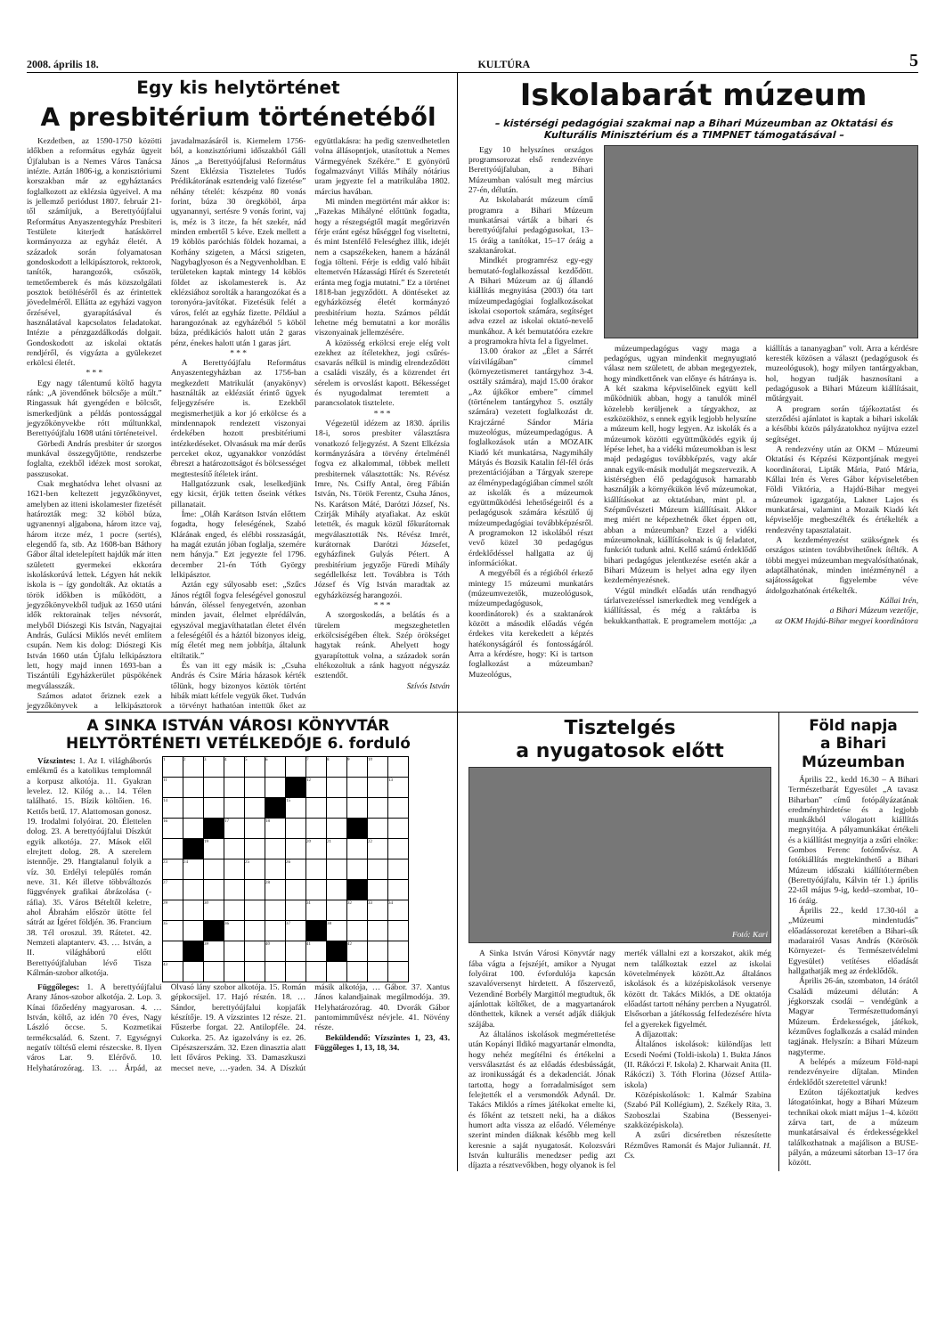2008. április 18. KULTÚRA 5
Egy kis helytörténet
A presbitérium történetéből
Kezdetben, az 1590-1750 közötti időkben a református egyház ügyeit Újfaluban is a Nemes Város Tanácsa intézte. Aztán 1806-ig, a konzisztóriumi korszakban már az egyháztanács foglalkozott az eklézsia ügyeivel. A ma is jellemző periódust 1807. február 21-től számítjuk, a Berettyóújfalui Református Anyaszentegyház Presbiteri Testülete kiterjedt hatáskörrel kormányozza az egyház életét. A századok során folyamatosan gondoskodott a lelkipásztorok, rektorok, tanítók, harangozók, csőszök, temetőemberek és más közszolgálati posztok betöltéséről és az érintettek jövedelméről. Ellátta az egyházi vagyon őrzésével, gyarapításával és használatával kapcsolatos feladatokat. Intézte a pénzgazdálkodás dolgait. Gondoskodott az iskolai oktatás rendjéről, és vigyázta a gyülekezet erkölcsi életét.
* * *
Egy nagy tálentumú költő hagyta ránk: „A jövendőnek bölcsője a múlt.” Ringassuk hát gyengéden e bölcsőt, ismerkedjünk a példás pontossággal jegyzőkönyvekbe rótt múltunkkal, Berettyóújfalu 1608 utáni történeteivel.
Görbedi András presbiter úr szorgos munkával összegyűjtötte, rendszerbe foglalta, ezekből idézek most sorokat, passzusokat.
Csak meghatódva lehet olvasni az 1621-ben keltezett jegyzőkönyvet, amelyben az itteni iskolamester fizetését határozták meg: 32 köböl búza, ugyanennyi aljgabona, három itzce vaj, három itcze méz, 1 pocre (sertés), elegendő fa, stb. Az 1608-ban Báthory Gábor által idetelepített hajdúk már itten született gyermekei ekkorára iskoláskorúvá lettek. Légyen hát nekik iskola is – így gondolták. Az oktatás a török időkben is működött, a jegyzőkönyvekből tudjuk az 1650 utáni idők rektorainak teljes névsorát, melyből Diószegi Kis István, Nagyajtai András, Gulácsi Miklós nevét említem csupán. Nem kis dolog: Diószegi Kis István 1660 után Újfalu lelkipásztora lett, hogy majd innen 1693-ban a Tiszántúli Egyházkerület püspökének megválasszák.
Számos adatot őriznek ezek a jegyzőkönyvek a lelkipásztorok javadalmazásáról is. Kiemelem 1756-ból, a konzisztóriumi időszakból Gáll János „a Berettyóújfalusi Református Szent Eklézsia Tiszteletes Tudós Prédikátorának esztendeig való fizetése” néhány tételét: készpénz 80 vonás forint, búza 30 öregköböl, árpa ugyanannyi, sertésre 9 vonás forint, vaj is, méz is 3 itcze, fa hét szekér, nád minden embertől 5 kéve. Ezek mellett a 19 köblös paróchiás földek hozamai, a Korhány szigeten, a Mácsi szigeten, Nagybaglyoson és a Negyvenholdban. E területeken kaptak mintegy 14 köblös földet az iskolamesterek is. Az eklézsiához sorolták a harangozókat és a toronyóra-javítókat. Fizetésük felét a város, felét az egyház fizette. Például a harangozónak az egyházéból 5 köböl búza, prédikációs halott után 2 garas pénz, énekes halott után 1 garas járt.
* * *
A Berettyóújfalu Református Anyaszentegyházban az 1756-ban megkezdett Matrikulát (anyakönyv) használták az eklézsiát érintő ügyek feljegyzésére is. Ezekből megismerhetjük a kor jó erkölcse és a mindennapok rendezett viszonyai érdekében hozott presbitériumi intézkedéseket. Olvasásuk ma már derűs perceket okoz, ugyanakkor vonzódást ébreszt a határozottságot és bölcsességet megtestesítő ítéletek iránt.
Hallgatózzunk csak, leselkedjünk egy kicsit, érjük tetten őseink vétkes pillanatait.
Íme: „Oláh Karátson István előttem fogadta, hogy feleségének, Szabó Klárának enged, és elébbi rosszaságát, ha magát ezután jóban foglalja, szemére nem hányja.” Ezt jegyezte fel 1796. december 21-én Tóth György lelkipásztor.
Aztán egy súlyosabb eset: „Szűcs János régtől fogva feleségével gonoszul bánván, öléssel fenyegetvén, azonban minden javait, élelmet elprédálván, egyszóval megjavíthatatlan életet élvén a feleségétől és a háztól bizonyos ideig, míg életét meg nem jobbítja, általunk eltiltatik.”
És van itt egy másik is: „Csuha András és Csire Mária házasok kérték tőlünk, hogy bizonyos köztök történt hibák miatt kétfele vegyük őket. Tudván a törvényt hathatóan intettük őket az együttlakásra: ha pedig szenvedhetetlen volna állásopntjok, utasítottuk a Nemes Vármegyének Székére.” E gyönyörű fogalmazványt Villás Mihály nótárius uram jegyezte fel a matrikulába 1802. március havában.
Mi minden megtörtént már akkor is: „Fazekas Mihályné előttünk fogadta, hogy a részegségtől magát megőrizvén férje eránt egész hűséggel fog viseltetni, és mint Istenfélő Feleséghez illik, idejét nem a csapszékeken, hanem a házánál fogja tölteni. Férje is eddig való hibáit eltemetvén Házassági Hírét és Szeretetét eránta meg fogja mutatni.” Ez a történet 1818-ban jegyződött. A döntéseket az egyházközség életét kormányzó presbitérium hozta. Számos példát lehetne még bemutatni a kor morális viszonyainak jellemzésére.
A közösség erkölcsi ereje elég volt ezekhez az ítéletekhez, jogi csűrés-csavarás nélkül is mindig elrendeződött a családi viszály, és a közrendet ért sérelem is orvoslást kapott. Békességet és nyugodalmat teremtett a parancsolatok tisztelete.
* * *
Végezetül idézem az 1830. április 18-i, soros presbiter választásra vonatkozó feljegyzést. A Szent Elkézsia kormányzására a törvény értelménél fogva ez alkalommal, többek mellett presbiternek választották: Ns. Révész Imre, Ns. Csiffy Antal, öreg Fábián István, Ns. Török Ferentz, Csuha János, Ns. Karátson Máté, Darótzi József, Ns. Czirják Mihály atyafiakat. Az esküt letették, és maguk közül főkurátornak megválasztották Ns. Révész Imrét, kurátornak Darótzi Józsefet, egyházfinek Gulyás Pétert. A presbitérium jegyzője Füredi Mihály segédlelkész lett. Továbbra is Tóth József és Víg István maradtak az egyházközség harangozói.
* * *
A szorgoskodás, a belátás és a türelem megszeghetetlen erkölcsiségében éltek. Szép örökséget hagytak reánk. Ahelyett hogy gyarapítottuk volna, a századok során eltékozoltuk a ránk hagyott négyszáz esztendőt.
Szívós István
Iskolabarát múzeum
– kistérségi pedagógiai szakmai nap a Bihari Múzeumban az Oktatási és Kulturális Minisztérium és a TIMPNET támogatásával –
Egy 10 helyszínes országos programsorozat első rendezvénye Berettyóújfaluban, a Bihari Múzeumban valósult meg március 27-én, délután.
Az Iskolabarát múzeum című programra a Bihari Múzeum munkatársai várták a bihari és berettyóújfalui pedagógusokat, 13–15 óráig a tanítókat, 15–17 óráig a szaktanárokat.
Mindkét programrész egy-egy bemutató-foglalkozással kezdődött. A Bihari Múzeum az új állandó kiállítás megnyitása (2003) óta tart múzeumpedagógiai foglalkozásokat iskolai csoportok számára, segítséget adva ezzel az iskolai oktató-nevelő munkához. A két bemutatóóra ezekre a programokra hívta fel a figyelmet.
13.00 órakor az „Élet a Sárrét vízivilágában” címmel (környezetismeret tantárgyhoz 3-4. osztály számára), majd 15.00 órakor „Az újkőkor embere” címmel (történelem tantárgyhoz 5. osztály számára) vezetett foglalkozást dr. Krajczárné Sándor Mária muzeológus, múzeumpedagógus. A foglalkozások után a MOZAIK Kiadó két munkatársa, Nagymihály Mátyás és Bozsik Katalin fél-fél órás prezentációjában a Tárgyak szerepe az élménypedagógiában címmel szólt az iskolák és a múzeumok együttműködési lehetőségeiről és a pedagógusok számára készülő új múzeumpedagógiai továbbképzésről. A programokon 12 iskolából részt vevő közel 30 pedagógus érdeklődéssel hallgatta az új információkat.
A megyéből és a régióból érkező mintegy 15 múzeumi munkatárs (múzeumvezetők, muzeológusok, múzeumpedagógusok, koordinátorok) és a szaktanárok között a második előadás végén érdekes vita kerekedett a képzés hatékonyságáról és fontosságáról. Arra a kérdésre, hogy: Ki is tartson foglalkozást a múzeumban? Muzeológus,
múzeumpedagógus vagy maga a pedagógus, ugyan mindenkit megnyugtató válasz nem született, de abban megegyeztek, hogy mindkettőnek van előnye és hátránya is. A két szakma képviselőinek együtt kell működniük abban, hogy a tanulók minél közelebb kerüljenek a tárgyakhoz, az eszközökhöz, s ennek egyik legjobb helyszíne a múzeum kell, hogy legyen. Az iskolák és a múzeumok közötti együttműködés egyik új lépése lehet, ha a vidéki múzeumokban is lesz majd pedagógus továbbképzés, vagy akár annak egyik-másik modulját megszervezik. A kistérségben élő pedagógusok hamarabb használják a környékükön lévő múzeumokat, kiállításokat az oktatásban, mint pl. a Szépművészeti Múzeum kiállításait. Akkor meg miért ne képezhetnék őket éppen ott, abban a múzeumban? Ezzel a vidéki múzeumoknak, kiállításoknak is új feladatot, funkciót tudunk adni. Kellő számú érdeklődő bihari pedagógus jelentkezése esetén akár a Bihari Múzeum is helyet adna egy ilyen kezdeményezésnek.
Végül mindkét előadás után rendhagyó tárlatvezetéssel ismerkedtek meg vendégek a kiállítással, és még a raktárba is bekukkanthattak. E programelem mottója: „a kiállítás a tananyagban” volt. Arra a kérdésre keresték közösen a választ (pedagógusok és muzeológusok), hogy milyen tantárgyakban, hol, hogyan tudják hasznosítani a pedagógusok a Bihari Múzeum kiállításait, műtárgyait.
A program során tájékoztatást és szerződési ajánlatot is kaptak a bihari iskolák a későbbi közös pályázatokhoz nyújtva ezzel segítséget.
A rendezvény után az OKM – Múzeumi Oktatási és Képzési Központjának megyei koordinátorai, Lipták Mária, Pató Mária, Kállai Irén és Veres Gábor képviseletében Földi Viktória, a Hajdú-Bihar megyei múzeumok igazgatója, Lakner Lajos és munkatársai, valamint a Mozaik Kiadó két képviselője megbeszélték és értékelték a rendezvény tapasztalatait.
A kezdeményezést szükségnek és országos szinten továbbvihetőnek ítélték. A többi megyei múzeumban megvalósíthatónak, adaptálhatónak, minden intézménynél a sajátosságokat figyelembe véve átdolgozhatónak értékelték.
Kállai Irén,
a Bihari Múzeum vezetője,
az OKM Hajdú-Bihar megyei koordinátora
A SINKA ISTVÁN VÁROSI KÖNYVTÁR
HELYTÖRTÉNETI VETÉLKEDŐJE 6. forduló
Vízszintes: 1. Az I. világháborús emlékmű és a katolikus templomnál a korpusz alkotója. 11. Gyakran levelez. 12. Kilóg a… 14. Télen található. 15. Bízik költőien. 16. Kettős betű. 17. Alattomosan gonosz. 19. Irodalmi folyóirat. 20. Élettelen dolog. 23. A berettyóújfalui Díszkút egyik alkotója. 27. Mások elől elrejtett dolog. 28. A szerelem istennője. 29. Hangtalanul folyik a víz. 30. Erdélyi település román neve. 31. Két illetve többváltozós függvények grafikai ábrázolása (-ráfia). 35. Város Bételtől keletre, ahol Ábrahám először ütötte fel sátrát az Ígéret földjén. 36. Francium 38. Tél oroszul. 39. Rátetet. 42. Nemzeti alaptanterv. 43. … István, a II. világháború előtt Berettyóújfaluban lévő Tisza Kálmán-szobor alkotója.
| 1 | 2 | 3 | 4 | 5 | 6 | | 7 | 8 | 9 | 10 | |
| 11 | | | | | | | 12 | | | | 13 |
| 14 | | | | | | 15 | | | | | |
| 16 | | | 17 | | 18 | | | | | | |
| | | 19 | | | | | 20 | 21 | | 22 | |
| 23 | 24 | | | 25 | | 26 | | | | | |
| 27 | | | | | 28 | | | | | | |
| 29 | | 30 | | | | | 31 | | 32 | 33 | 34 |
| 35 | | | 36 | | | 37 | | 38 | | | |
| | | 39 | | | 40 | | 41 | | 42 | | |
| 43 | | | | | | | | | | | |
Függőleges: 1. A berettyóújfalui Arany János-szobor alkotója. 2. Lop. 3. Kínai főzőedény magyarosan. 4. … István, költő, az idén 70 éves, Nagy László öccse. 5. Kozmetikai termékcsalád. 6. Szent. 7. Egységnyi negatív töltésű elemi részecske. 8. Ilyen város Lar. 9. Elérővő. 10. Helyhatározórag. 13. … Árpád, az Olvasó lány szobor alkotója. 15. Román gépkocsijel. 17. Hajó részén. 18. … Sándor, berettyóújfalui kopjafák készítője. 19. A vízszintes 12 része. 21. Fűszerbe forgat. 22. Antilopféle. 24. Cukorka. 25. Az igazolvány is ez. 26. Cipészszerszám. 32. Ezen dinasztia alatt lett főváros Peking. 33. Damaszkuszi mecset neve, …-yaden. 34. A Díszkút másik alkotója, … Gábor. 37. Xantus János kalandjainak megálmodója. 39. Helyhatározórag. 40. Dvorák Gábor pantomimművész névjele. 41. Növény része.
Beküldendő: Vízszintes 1, 23, 43. Függőleges 1, 13, 18, 34.
Tisztelgés
a nyugatosok előtt
Fotó: Kari
A Sinka István Városi Könyvtár nagy fába vágta a fejszéjét, amikor a Nyugat folyóirat 100. évfordulója kapcsán szavalóversenyt hirdetett. A főszervező, Vezendiné Borbély Margittól megtudtuk, ők ajánlottak költőket, de a magyartanárok dönthettek, kiknek a versét adják diákjuk szájába.
Az általános iskolások megmérettetése után Kopányi Ildikó magyartanár elmondta, hogy nehéz megítélni és értékelni a versválasztást és az előadás édesbússágát, az ironikusságát és a dekadenciát. Jónak tartotta, hogy a forradalmiságot sem felejtették el a versmondók Adynál. Dr. Takács Miklós a rímes játékokat emelte ki, és főként az tetszett neki, ha a diákos humort adta vissza az előadó. Véleménye szerint minden diáknak később meg kell keresnie a saját nyugatosát. Kolozsvári István kulturális menedzser pedig azt díjazta a résztvevőkben, hogy olyanok is fel merték vállalni ezt a korszakot, akik még nem találkoztak ezzel az iskolai követelmények között.Az általános iskolások és a középiskolások versenye között dr. Takács Miklós, a DE oktatója előadást tartott néhány percben a Nyugatról. Elsősorban a játékosság felfedezésére hívta fel a gyerekek figyelmét.
A díjazottak:
Általános iskolások: különdíjas lett Ecsedi Noémi (Toldi-iskola) 1. Bukta János (II. Rákóczi F. Iskola) 2. Kharwait Anita (II. Rákóczi) 3. Tóth Florina (József Attila-iskola)
Középiskolások: 1. Kalmár Szabina (Szabó Pál Kollégium), 2. Székely Rita, 3. Szoboszlai Szabina (Bessenyei-szakközépiskola).
A zsűri dicséretben részesítette Rézműves Ramonát és Major Juliannát. H. Cs.
Föld napja
a Bihari
Múzeumban
Április 22., kedd 16.30 – A Bihari Természetbarát Egyesület „A tavasz Biharban” című fotópályázatának eredményhirdetése és a legjobb munkákból válogatott kiállítás megnyitója. A pályamunkákat értékeli és a kiállítást megnyitja a zsűri elnöke: Gombos Ferenc fotóművész. A fotókiállítás megtekinthető a Bihari Múzeum időszaki kiállítótermében (Berettyóújfalu, Kálvin tér 1.) április 22-től május 9-ig, kedd–szombat, 10–16 óráig.
Április 22., kedd 17.30-tól a „Múzeumi mindentudás” előadássorozat keretében a Bihari-sík madarairól Vasas András (Körösök Környezet- és Természetvédelmi Egyesület) vetítéses előadását hallgathatják meg az érdeklődők.
Április 26-án, szombaton, 14 órától Családi múzeumi délután: A jégkorszak csodái – vendégünk a Magyar Természettudományi Múzeum. Érdekességek, játékok, kézműves foglalkozás a család minden tagjának. Helyszín: a Bihari Múzeum nagyterme.
A belépés a múzeum Föld-napi rendezvényeire díjtalan. Minden érdeklődőt szeretettel várunk!
Ezúton tájékoztatjuk kedves látogatóinkat, hogy a Bihari Múzeum technikai okok miatt május 1–4. között zárva tart, de a múzeum munkatársaival és érdekességekkel találkozhatnak a majálison a BUSE-pályán, a múzeumi sátorban 13–17 óra között.